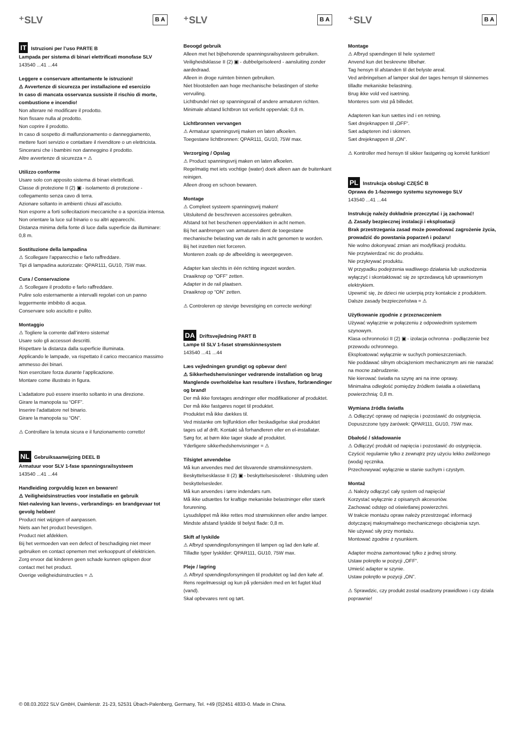⁺SLV B A
IT Istruzioni per l’uso PARTE B
Lampada per sistema di binari elettrificati monofase SLV
143540 ...41 ...44
Leggere e conservare attentamente le istruzioni!
⚠ Avvertenze di sicurezza per installazione ed esercizio
In caso di mancata osservanza sussiste il rischio di morte, combustione e incendio!
Non alterare né modificare il prodotto.
Non fissare nulla al prodotto.
Non coprire il prodotto.
In caso di sospetto di malfunzionamento o danneggiamento, mettere fuori servizio e contattare il rivenditore o un elettricista.
Sincerarsi che i bambini non danneggino il prodotto.
Altre avvertenze di sicurezza = ⚠
Utilizzo conforme
Usare solo con apposito sistema di binari elettrificati.
Classe di protezione II (2) ▣ - isolamento di protezione - collegamento senza cavo di terra.
Azionare soltanto in ambienti chiusi all’asciutto.
Non esporre a forti sollecitazioni meccaniche o a sporcizia intensa.
Non orientare la luce sul binario o su altri apparecchi.
Distanza minima della fonte di luce dalla superficie da illuminare: 0,8 m.
Sostituzione della lampadina
⚠ Scollegare l'apparecchio e farlo raffreddare.
Tipi di lampadina autorizzate: QPAR111, GU10, 75W max.
Cura / Conservazione
⚠ Scollegare il prodotto e farlo raffreddare.
Pulire solo esternamente a intervalli regolari con un panno leggermente imbibito di acqua.
Conservare solo asciutto e pulito.
Montaggio
⚠ Togliere la corrente dall’intero sistema!
Usare solo gli accessori descritti.
Rispettare la distanza dalla superficie illuminata.
Applicando le lampade, va rispettato il carico meccanico massimo ammesso dei binari.
Non esercitare forza durante l’applicazione.
Montare come illustrato in figura.
L’adattatore può essere inserito soltanto in una direzione.
Girare la manopola su “OFF”.
Inserire l'adattatore nel binario.
Girare la manopola su “ON”.
⚠ Controllare la tenuta sicura e il funzionamento corretto!
NL Gebruiksaanwijzing DEEL B
Armatuur voor SLV 1-fase spanningsrailsysteem
143540 ...41 ...44
Handleiding zorgvuldig lezen en bewaren!
⚠ Veiligheidsinstructies voor installatie en gebruik
Niet-naleving kan levens-, verbrandings- en brandgevaar tot gevolg hebben!
Product niet wijzigen of aanpassen.
Niets aan het product bevestigen.
Product niet afdekken.
Bij het vermoeden van een defect of beschadiging niet meer gebruiken en contact opnemen met verkooppunt of elektricien.
Zorg ervoor dat kinderen geen schade kunnen oplopen door contact met het product.
Overige veiligheidsinstructies = ⚠
⁺SLV B A
Beoogd gebruik
Alleen met het bijbehorende spanningsrailsysteem gebruiken.
Veiligheidsklasse II (2) ▣ - dubbelgeïsoleerd - aansluiting zonder aardedraad.
Alleen in droge ruimten binnen gebruiken.
Niet blootstellen aan hoge mechanische belastingen of sterke vervuiling.
Lichtbundel niet op spanningsrail of andere armaturen richten.
Minimale afstand lichtbron tot verlicht oppervlak: 0,8 m.
Lichtbronnen vervangen
⚠ Armatuur spanningsvrij maken en laten afkoelen.
Toegestane lichtbronnen: QPAR111, GU10, 75W max.
Verzorging / Opslag
⚠ Product spanningsvrij maken en laten afkoelen.
Regelmatig met iets vochtige (water) doek alleen aan de buitenkant reinigen.
Alleen droog en schoon bewaren.
Montage
⚠ Compleet systeem spanningsvrij maken!
Uitsluitend de beschreven accessoires gebruiken.
Afstand tot het beschenen oppervlakken in acht nemen.
Bij het aanbrengen van armaturen dient de toegestane mechanische belasting van de rails in acht genomen te worden.
Bij het inzetten niet forceren.
Monteren zoals op de afbeelding is weergegeven.
Adapter kan slechts in één richting ingezet worden.
Draaiknop op “OFF” zetten.
Adapter in de rail plaatsen.
Draaiknop op “ON” zetten.
⚠ Controleren op stevige bevestiging en correcte werking!
DA Driftsvejledning PART B
Lampe til SLV 1-faset strømskinnesystem
143540 ...41 ...44
Læs vejledningen grundigt og opbevar den!
⚠ Sikkerhedshenvisninger vedrørende installation og brug
Manglende overholdelse kan resultere i livsfare, forbrændinger og brand!
Der må ikke foretages ændringer eller modifikationer af produktet.
Der må ikke fastgøres noget til produktet.
Produktet må ikke dækkes til.
Ved mistanke om fejlfunktion eller beskadigelse skal produktet tages ud af drift. Kontakt så forhandleren eller en el-installatør.
Sørg for, at børn ikke tager skade af produktet.
Yderligere sikkerhedshenvisninger = ⚠
Tilsigtet anvendelse
Må kun anvendes med det tilsvarende strømskinnesystem.
Beskyttelsesklasse II (2) ▣ - beskyttelsesisoleret - tilslutning uden beskyttelsesleder.
Må kun anvendes i tørre indendørs rum.
Må ikke udsættes for kraftige mekaniske belastninger eller stærk forurening.
Lysudslippet må ikke rettes mod strømskinnen eller andre lamper.
Mindste afstand lyskilde til belyst flade: 0,8 m.
Skift af lyskilde
⚠ Afbryd spændingsforsyningen til lampen og lad den køle af.
Tilladte typer lyskilder: QPAR111, GU10, 75W max.
Pleje / lagring
⚠ Afbryd spændingsforsyningen til produktet og lad den køle af.
Rens regelmæssigt og kun på ydersiden med en let fugtet klud (vand).
Skal opbevares rent og tørt.
⁺SLV B A
Montage
⚠ Afbryd spændingen til hele systemet!
Anvend kun det beskrevne tilbehør.
Tag hensyn til afstanden til det belyste areal.
Ved anbringelsen af lamper skal der tages hensyn til skinnernes tilladte mekaniske belastning.
Brug ikke vold ved isætning.
Monteres som vist på billedet.
Adapteren kan kun sættes ind i en retning.
Sæt drejeknappen til „OFF“.
Sæt adapteren ind i skinnen.
Sæt drejeknappen til „ON“.
⚠ Kontroller med hensyn til sikker fastgøring og korrekt funktion!
PL Instrukcja obsługi CZĘŚĆ B
Oprawa do 1-fazowego systemu szynowego SLV
143540 ...41 ...44
Instrukcję należy dokładnie przeczytać i ją zachować!
⚠ Zasady bezpiecznej instalacji i eksploatacji
Brak przestrzegania zasad może powodować zagrożenie życia, prowadzić do powstania poparzeń i pożaru!
Nie wolno dokonywać zmian ani modyfikacji produktu.
Nie przytwierdzać nic do produktu.
Nie przykrywać produktu.
W przypadku podejrzenia wadliwego działania lub uszkodzenia wyłączyć i skontaktować się ze sprzedawcą lub uprawnionym elektrykiem.
Upewnić się, że dzieci nie ucierpią przy kontakcie z produktem.
Dalsze zasady bezpieczeństwa = ⚠
Użytkowanie zgodnie z przeznaczeniem
Używać wyłącznie w połączeniu z odpowiednim systemem szynowym.
Klasa ochronności II (2) ▣ - izolacja ochronna - podłączenie bez przewodu ochronnego.
Eksploatować wyłącznie w suchych pomieszczeniach.
Nie poddawać silnym obciążeniom mechanicznym ani nie narażać na mocne zabrudzenie.
Nie kierować światła na szynę ani na inne oprawy.
Minimalna odległość pomiędzy źródłem światła a oświetlaną powierzchnią: 0,8 m.
Wymiana źródła światła
⚠ Odłączyć oprawę od napięcia i pozostawić do ostygnięcia.
Dopuszczone typy żarówek: QPAR111, GU10, 75W max.
Dbałość / składowanie
⚠ Odłączyć produkt od napięcia i pozostawić do ostygnięcia.
Czyścić regularnie tylko z zewnątrz przy użyciu lekko zwilżonego (wodą) ręcznika.
Przechowywać wyłącznie w stanie suchym i czystym.
Montaż
⚠ Należy odłączyć cały system od napięcia!
Korzystać wyłącznie z opisanych akcesoriów.
Zachować odstęp od oświetlanej powierzchni.
W trakcie montażu opraw należy przestrzegać informacji dotyczącej maksymalnego mechanicznego obciążenia szyn.
Nie używać siły przy montażu.
Montować zgodnie z rysunkiem.
Adapter można zamontować tylko z jednej strony.
Ustaw pokrętło w pozycji „OFF”.
Umieść adapter w szynie.
Ustaw pokrętło w pozycji „ON”.
⚠ Sprawdzic, czy produkt zostal osadzony prawidlowo i czy dziala poprawnie!
© 08.03.2022 SLV GmbH, Daimlerstr. 21-23, 52531 Übach-Palenberg, Germany, Tel. +49 (0)2451 4833-0. Made in China.